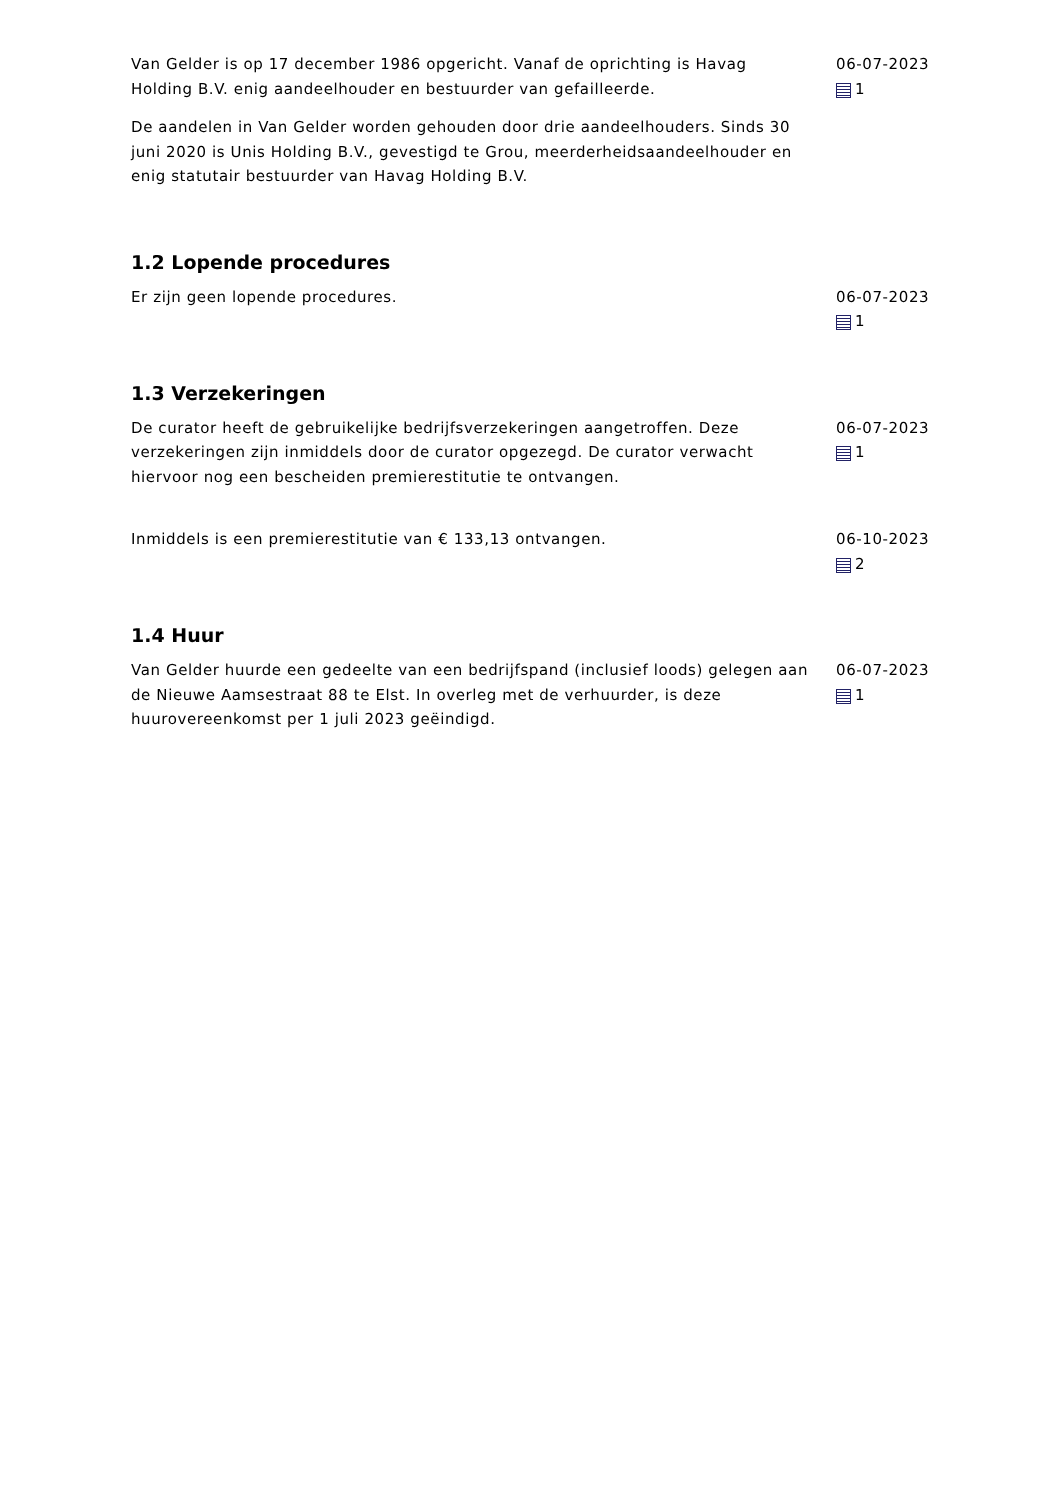Van Gelder is op 17 december 1986 opgericht. Vanaf de oprichting is Havag Holding B.V. enig aandeelhouder en bestuurder van gefailleerde.
De aandelen in Van Gelder worden gehouden door drie aandeelhouders. Sinds 30 juni 2020 is Unis Holding B.V., gevestigd te Grou, meerderheidsaandeelhouder en enig statutair bestuurder van Havag Holding B.V.
06-07-2023
1
1.2 Lopende procedures
Er zijn geen lopende procedures. 06-07-2023
1
1.3 Verzekeringen
De curator heeft de gebruikelijke bedrijfsverzekeringen aangetroffen. Deze verzekeringen zijn inmiddels door de curator opgezegd. De curator verwacht hiervoor nog een bescheiden premierestitutie te ontvangen.
06-07-2023
1
Inmiddels is een premierestitutie van € 133,13 ontvangen. 06-10-2023
2
1.4 Huur
Van Gelder huurde een gedeelte van een bedrijfspand (inclusief loods) gelegen aan de Nieuwe Aamsestraat 88 te Elst. In overleg met de verhuurder, is deze huurovereenkomst per 1 juli 2023 geëindigd.
06-07-2023
1